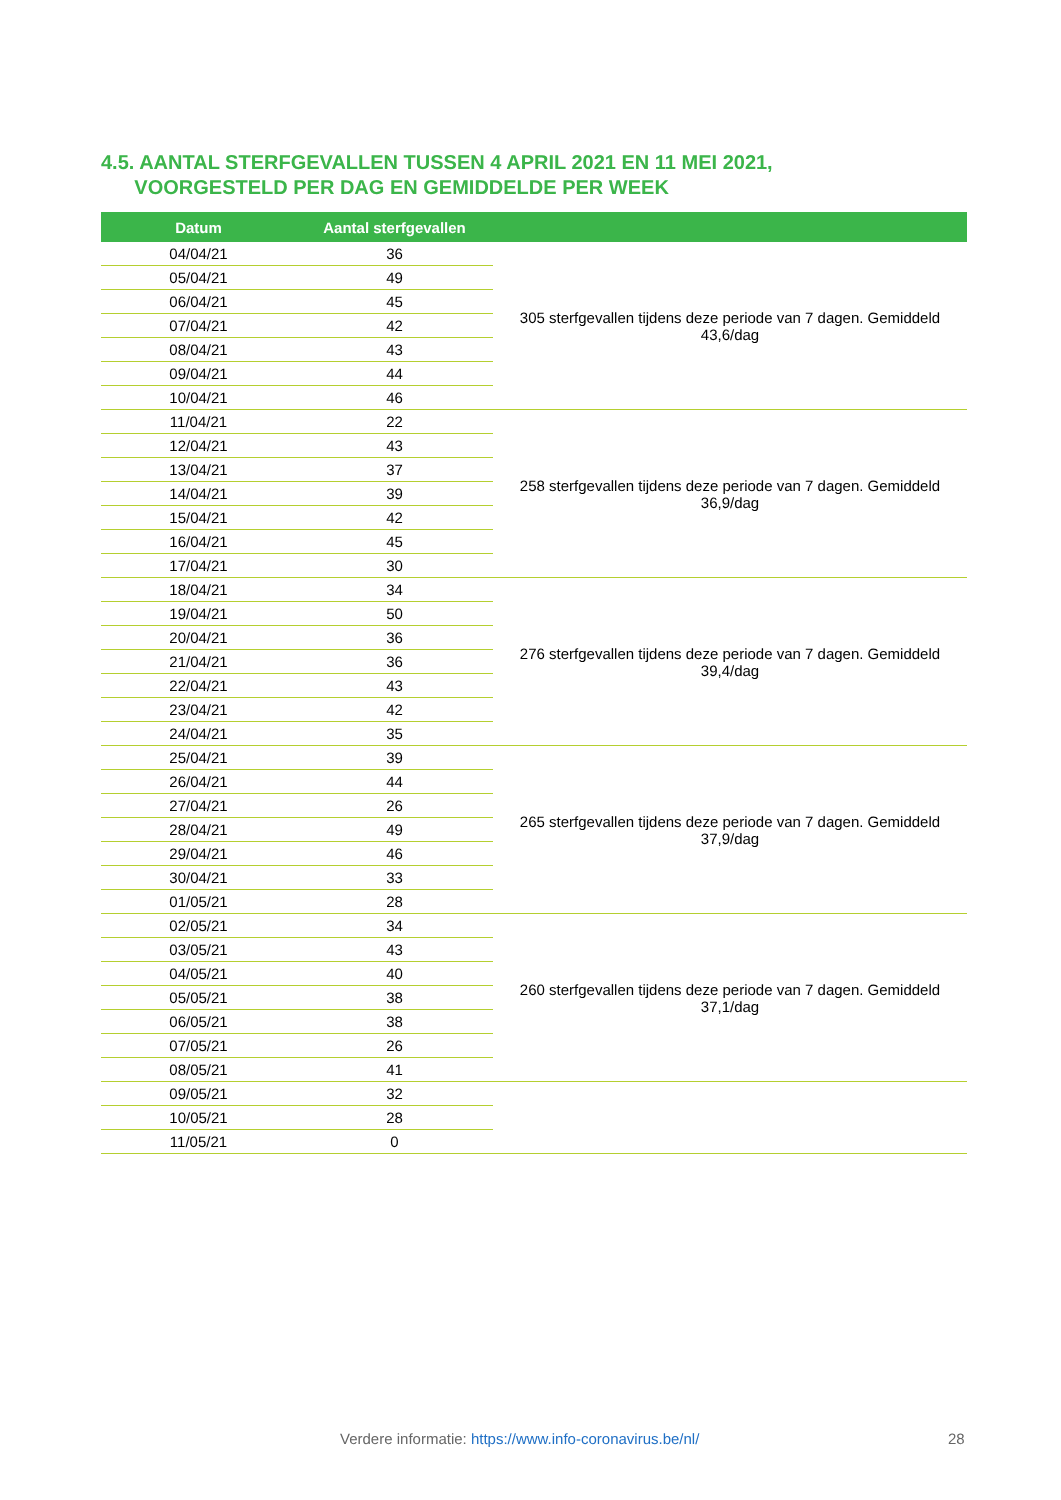4.5. AANTAL STERFGEVALLEN TUSSEN 4 APRIL 2021 EN 11 MEI 2021,
VOORGESTELD PER DAG EN GEMIDDELDE PER WEEK
| Datum | Aantal sterfgevallen | |
| --- | --- | --- |
| 04/04/21 | 36 | 305 sterfgevallen tijdens deze periode van 7 dagen. Gemiddeld 43,6/dag |
| 05/04/21 | 49 | |
| 06/04/21 | 45 | |
| 07/04/21 | 42 | |
| 08/04/21 | 43 | |
| 09/04/21 | 44 | |
| 10/04/21 | 46 | |
| 11/04/21 | 22 | 258 sterfgevallen tijdens deze periode van 7 dagen. Gemiddeld 36,9/dag |
| 12/04/21 | 43 | |
| 13/04/21 | 37 | |
| 14/04/21 | 39 | |
| 15/04/21 | 42 | |
| 16/04/21 | 45 | |
| 17/04/21 | 30 | |
| 18/04/21 | 34 | 276 sterfgevallen tijdens deze periode van 7 dagen. Gemiddeld 39,4/dag |
| 19/04/21 | 50 | |
| 20/04/21 | 36 | |
| 21/04/21 | 36 | |
| 22/04/21 | 43 | |
| 23/04/21 | 42 | |
| 24/04/21 | 35 | |
| 25/04/21 | 39 | 265 sterfgevallen tijdens deze periode van 7 dagen. Gemiddeld 37,9/dag |
| 26/04/21 | 44 | |
| 27/04/21 | 26 | |
| 28/04/21 | 49 | |
| 29/04/21 | 46 | |
| 30/04/21 | 33 | |
| 01/05/21 | 28 | |
| 02/05/21 | 34 | 260 sterfgevallen tijdens deze periode van 7 dagen. Gemiddeld 37,1/dag |
| 03/05/21 | 43 | |
| 04/05/21 | 40 | |
| 05/05/21 | 38 | |
| 06/05/21 | 38 | |
| 07/05/21 | 26 | |
| 08/05/21 | 41 | |
| 09/05/21 | 32 | |
| 10/05/21 | 28 | |
| 11/05/21 | 0 | |
Verdere informatie: https://www.info-coronavirus.be/nl/
28